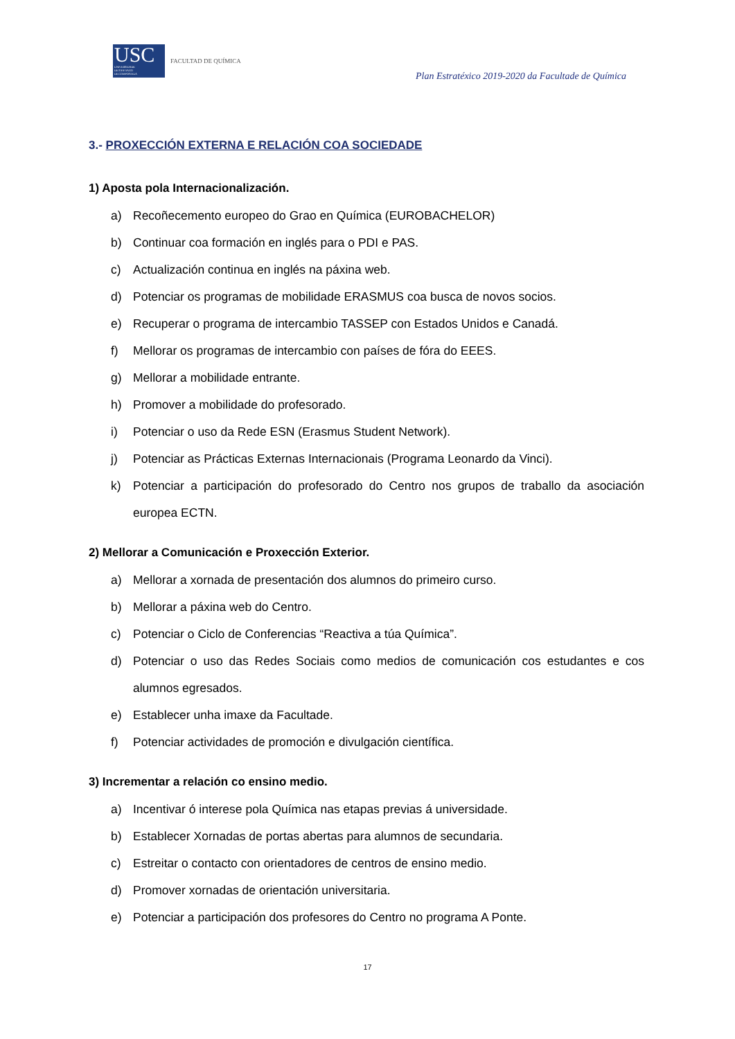USC
UNIVERSIDADE
DE SANTIAGO
DE COMPOSTELA
FACULTAD DE QUÍMICA
Plan Estratéxico 2019-2020 da Facultade de Química
3.- PROXECCIÓN EXTERNA E RELACIÓN COA SOCIEDADE
1) Aposta pola Internacionalización.
a) Recoñecemento europeo do Grao en Química (EUROBACHELOR)
b) Continuar coa formación en inglés para o PDI e PAS.
c) Actualización continua en inglés na páxina web.
d) Potenciar os programas de mobilidade ERASMUS coa busca de novos socios.
e) Recuperar o programa de intercambio TASSEP con Estados Unidos e Canadá.
f) Mellorar os programas de intercambio con países de fóra do EEES.
g) Mellorar a mobilidade entrante.
h) Promover a mobilidade do profesorado.
i) Potenciar o uso da Rede ESN (Erasmus Student Network).
j) Potenciar as Prácticas Externas Internacionais (Programa Leonardo da Vinci).
k) Potenciar a participación do profesorado do Centro nos grupos de traballo da asociación europea ECTN.
2) Mellorar a Comunicación e Proxección Exterior.
a) Mellorar a xornada de presentación dos alumnos do primeiro curso.
b) Mellorar a páxina web do Centro.
c) Potenciar o Ciclo de Conferencias “Reactiva a túa Química”.
d) Potenciar o uso das Redes Sociais como medios de comunicación cos estudantes e cos alumnos egresados.
e) Establecer unha imaxe da Facultade.
f) Potenciar actividades de promoción e divulgación científica.
3) Incrementar a relación co ensino medio.
a) Incentivar ó interese pola Química nas etapas previas á universidade.
b) Establecer Xornadas de portas abertas para alumnos de secundaria.
c) Estreitar o contacto con orientadores de centros de ensino medio.
d) Promover xornadas de orientación universitaria.
e) Potenciar a participación dos profesores do Centro no programa A Ponte.
17